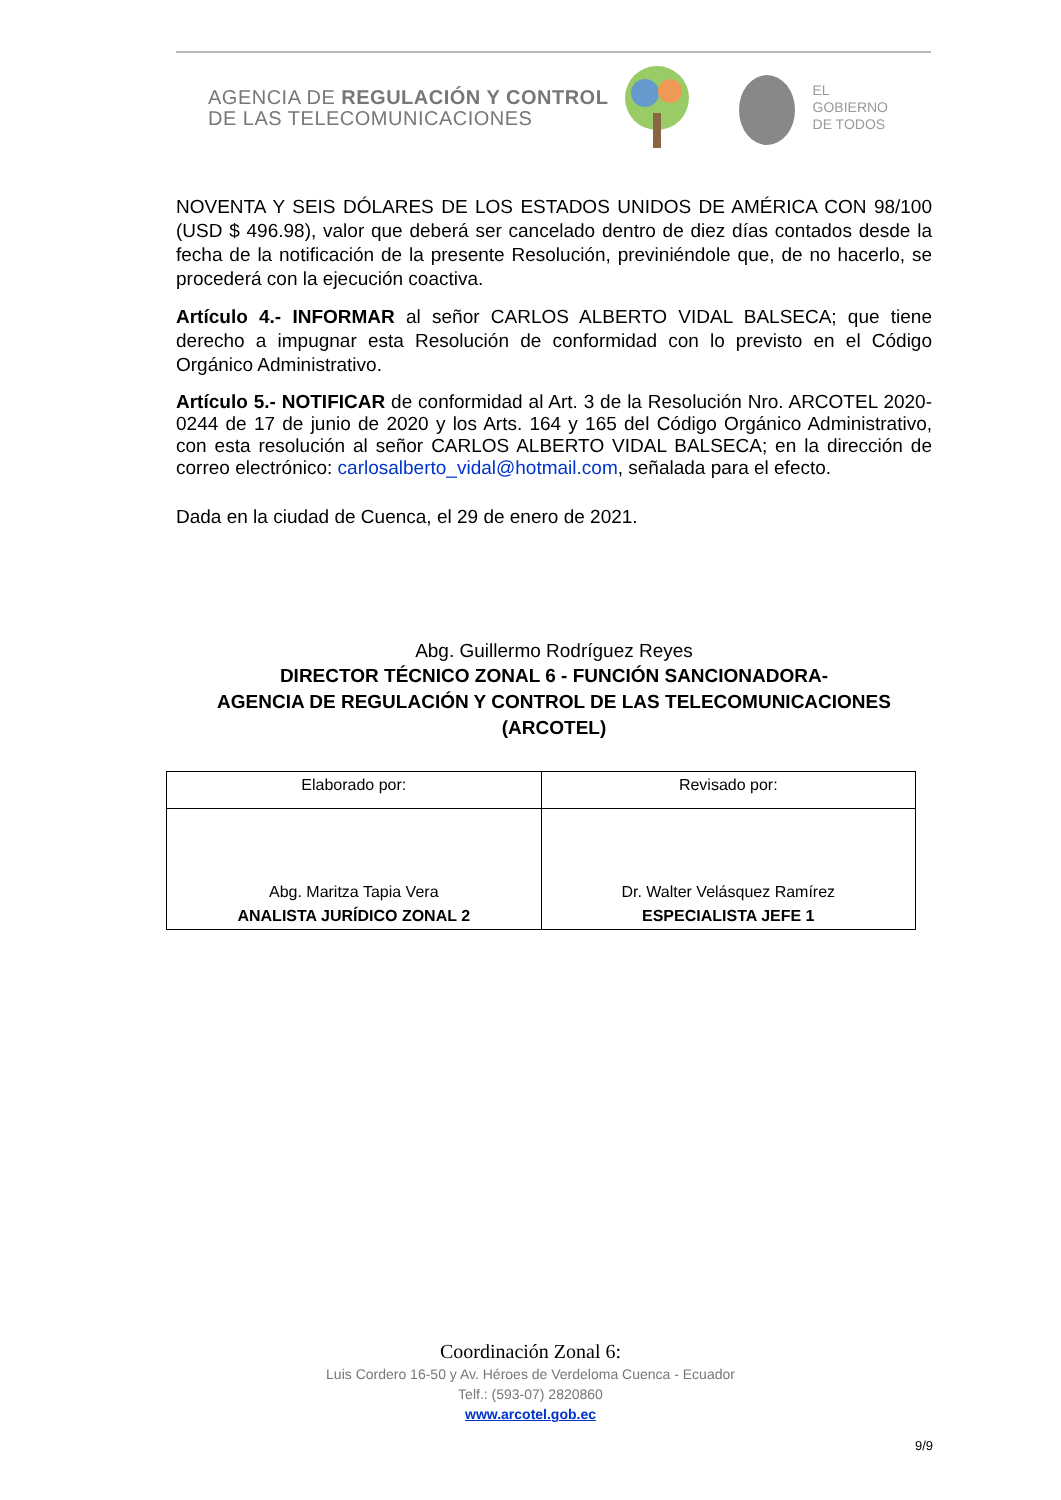AGENCIA DE REGULACIÓN Y CONTROL
DE LAS TELECOMUNICACIONES
EL
GOBIERNO
DE TODOS
NOVENTA Y SEIS DÓLARES DE LOS ESTADOS UNIDOS DE AMÉRICA CON 98/100 (USD $ 496.98), valor que deberá ser cancelado dentro de diez días contados desde la fecha de la notificación de la presente Resolución, previniéndole que, de no hacerlo, se procederá con la ejecución coactiva.
Artículo 4.- INFORMAR al señor CARLOS ALBERTO VIDAL BALSECA; que tiene derecho a impugnar esta Resolución de conformidad con lo previsto en el Código Orgánico Administrativo.
Artículo 5.- NOTIFICAR de conformidad al Art. 3 de la Resolución Nro. ARCOTEL 2020-0244 de 17 de junio de 2020 y los Arts. 164 y 165 del Código Orgánico Administrativo, con esta resolución al señor CARLOS ALBERTO VIDAL BALSECA; en la dirección de correo electrónico: carlosalberto_vidal@hotmail.com, señalada para el efecto.
Dada en la ciudad de Cuenca, el 29 de enero de 2021.
Abg. Guillermo Rodríguez Reyes
DIRECTOR TÉCNICO ZONAL 6 - FUNCIÓN SANCIONADORA-
AGENCIA DE REGULACIÓN Y CONTROL DE LAS TELECOMUNICACIONES
(ARCOTEL)
| Elaborado por: | Revisado por: |
| Abg. Maritza Tapia Vera ANALISTA JURÍDICO ZONAL 2 | Dr. Walter Velásquez Ramírez ESPECIALISTA JEFE 1 |
Coordinación Zonal 6:
Luis Cordero 16-50 y Av. Héroes de Verdeloma Cuenca - Ecuador
Telf.: (593-07) 2820860
www.arcotel.gob.ec
9/9